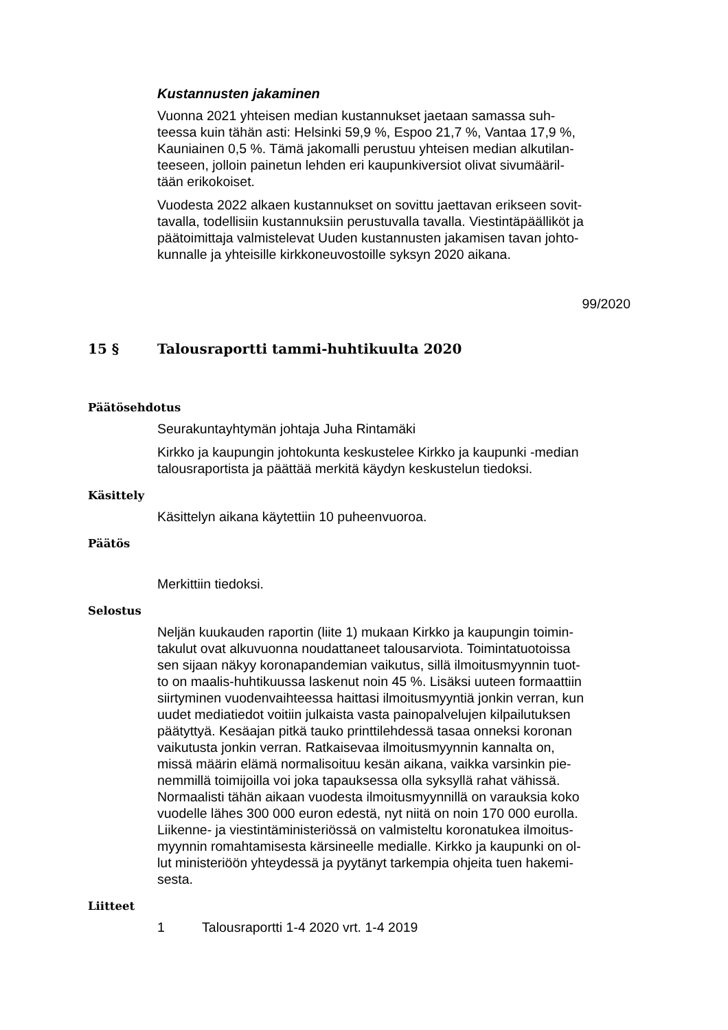Kustannusten jakaminen
Vuonna 2021 yhteisen median kustannukset jaetaan samassa suh-
teessa kuin tähän asti: Helsinki 59,9 %, Espoo 21,7 %, Vantaa 17,9 %,
Kauniainen 0,5 %. Tämä jakomalli perustuu yhteisen median alkutilan-
teeseen, jolloin painetun lehden eri kaupunkiversiot olivat sivumääril-
tään erikokoiset.
Vuodesta 2022 alkaen kustannukset on sovittu jaettavan erikseen sovit-
tavalla, todellisiin kustannuksiin perustuvalla tavalla. Viestintäpäälliköt ja
päätoimittaja valmistelevat Uuden kustannusten jakamisen tavan johto-
kunnalle ja yhteisille kirkkoneuvostoille syksyn 2020 aikana.
99/2020
15 § Talousraportti tammi-huhtikuulta 2020
Päätösehdotus
Seurakuntayhtymän johtaja Juha Rintamäki
Kirkko ja kaupungin johtokunta keskustelee Kirkko ja kaupunki -median
talousraportista ja päättää merkitä käydyn keskustelun tiedoksi.
Käsittely
Käsittelyn aikana käytettiin 10 puheenvuoroa.
Päätös
Merkittiin tiedoksi.
Selostus
Neljän kuukauden raportin (liite 1) mukaan Kirkko ja kaupungin toimin-
takulut ovat alkuvuonna noudattaneet talousarviota. Toimintatuotoissa
sen sijaan näkyy koronapandemian vaikutus, sillä ilmoitusmyynnin tuot-
to on maalis-huhtikuussa laskenut noin 45 %. Lisäksi uuteen formaattiin
siirtyminen vuodenvaihteessa haittasi ilmoitusmyyntiä jonkin verran, kun
uudet mediatiedot voitiin julkaista vasta painopalvelujen kilpailutuksen
päätyttyä. Kesäajan pitkä tauko printtilehdessä tasaa onneksi koronan
vaikutusta jonkin verran. Ratkaisevaa ilmoitusmyynnin kannalta on,
missä määrin elämä normalisoituu kesän aikana, vaikka varsinkin pie-
nemmillä toimijoilla voi joka tapauksessa olla syksyllä rahat vähissä.
Normaalisti tähän aikaan vuodesta ilmoitusmyynnillä on varauksia koko
vuodelle lähes 300 000 euron edestä, nyt niitä on noin 170 000 eurolla.
Liikenne- ja viestintäministeriössä on valmisteltu koronatukea ilmoitus-
myynnin romahtamisesta kärsineelle medialle. Kirkko ja kaupunki on ol-
lut ministeriöön yhteydessä ja pyytänyt tarkempia ohjeita tuen hakemi-
sesta.
Liitteet
1 Talousraportti 1-4 2020 vrt. 1-4 2019